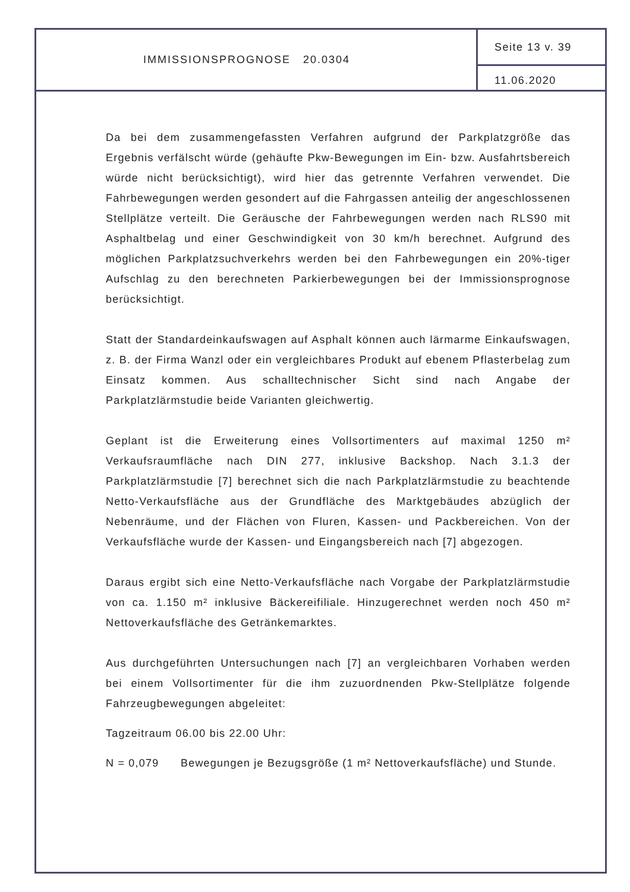IMMISSIONSPROGNOSE 20.0304
Seite 13 v. 39
11.06.2020
Da bei dem zusammengefassten Verfahren aufgrund der Parkplatzgröße das Ergebnis verfälscht würde (gehäufte Pkw-Bewegungen im Ein- bzw. Ausfahrtsbereich würde nicht berücksichtigt), wird hier das getrennte Verfahren verwendet. Die Fahrbewegungen werden gesondert auf die Fahrgassen anteilig der angeschlossenen Stellplätze verteilt. Die Geräusche der Fahrbewegungen werden nach RLS90 mit Asphaltbelag und einer Geschwindigkeit von 30 km/h berechnet. Aufgrund des möglichen Parkplatzsuchverkehrs werden bei den Fahrbewegungen ein 20%-tiger Aufschlag zu den berechneten Parkierbewegungen bei der Immissionsprognose berücksichtigt.
Statt der Standardeinkaufswagen auf Asphalt können auch lärmarme Einkaufswagen, z. B. der Firma Wanzl oder ein vergleichbares Produkt auf ebenem Pflasterbelag zum Einsatz kommen. Aus schalltechnischer Sicht sind nach Angabe der Parkplatzlärmstudie beide Varianten gleichwertig.
Geplant ist die Erweiterung eines Vollsortimenters auf maximal 1250 m² Verkaufsraumfläche nach DIN 277, inklusive Backshop. Nach 3.1.3 der Parkplatzlärmstudie [7] berechnet sich die nach Parkplatzlärmstudie zu beachtende Netto-Verkaufsfläche aus der Grundfläche des Marktgebäudes abzüglich der Nebenräume, und der Flächen von Fluren, Kassen- und Packbereichen. Von der Verkaufsfläche wurde der Kassen- und Eingangsbereich nach [7] abgezogen.
Daraus ergibt sich eine Netto-Verkaufsfläche nach Vorgabe der Parkplatzlärmstudie von ca. 1.150 m² inklusive Bäckereifiliale. Hinzugerechnet werden noch 450 m² Nettoverkaufsfläche des Getränkemarktes.
Aus durchgeführten Untersuchungen nach [7] an vergleichbaren Vorhaben werden bei einem Vollsortimenter für die ihm zuzuordnenden Pkw-Stellplätze folgende Fahrzeugbewegungen abgeleitet:
Tagzeitraum 06.00 bis 22.00 Uhr:
N = 0,079 Bewegungen je Bezugsgröße (1 m² Nettoverkaufsfläche) und Stunde.